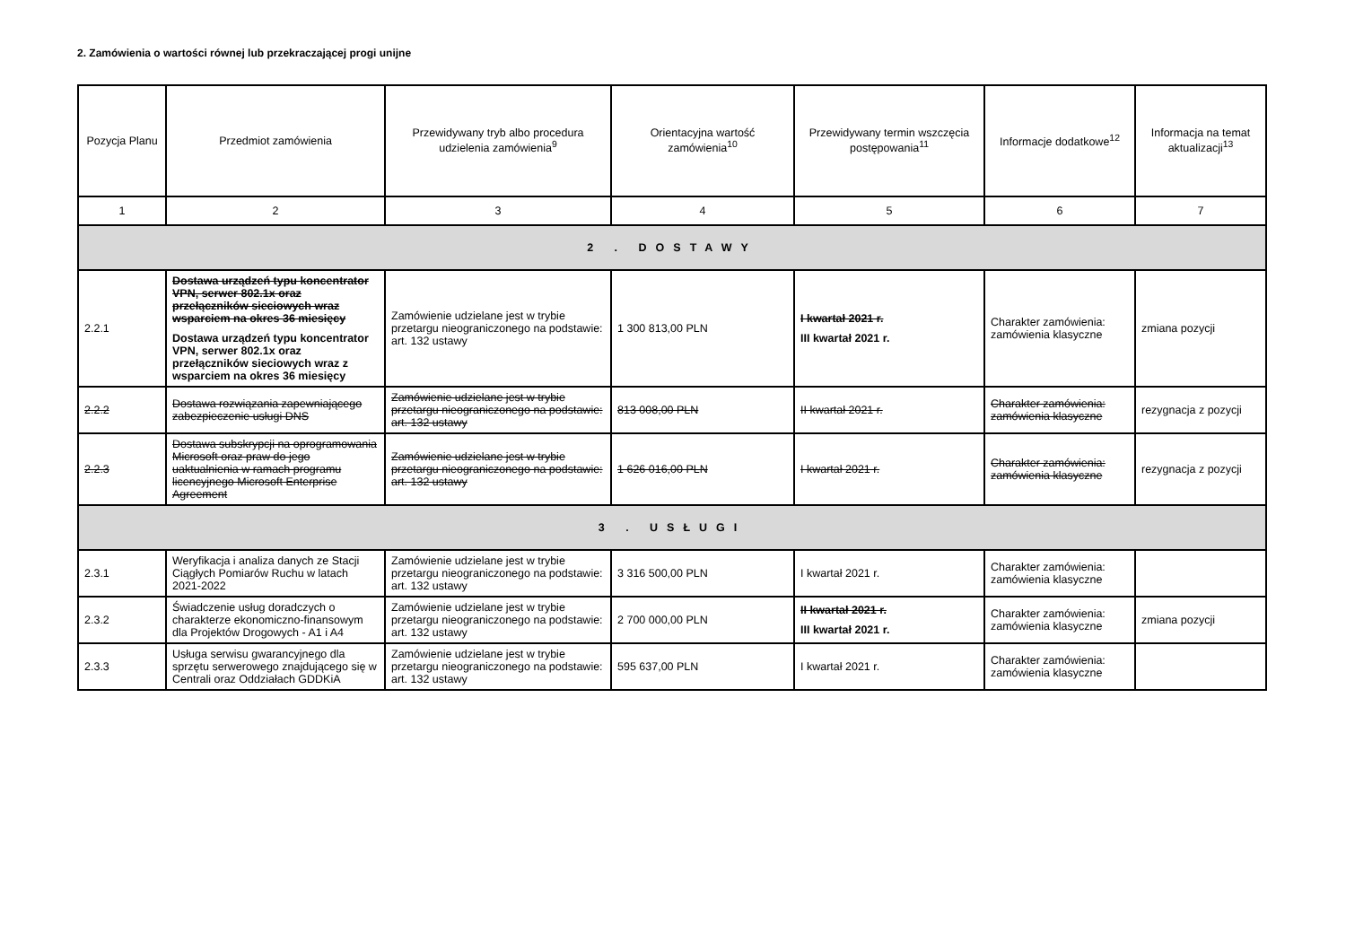2. Zamówienia o wartości równej lub przekraczającej progi unijne
| Pozycja Planu | Przedmiot zamówienia | Przewidywany tryb albo procedura udzielenia zamówienia<sup>9</sup> | Orientacyjna wartość zamówienia<sup>10</sup> | Przewidywany termin wszczęcia postępowania<sup>11</sup> | Informacje dodatkowe<sup>12</sup> | Informacja na temat aktualizacji<sup>13</sup> |
| --- | --- | --- | --- | --- | --- | --- |
| 1 | 2 | 3 | 4 | 5 | 6 | 7 |
| 2 . DOSTAWY | | | | | | |
| 2.2.1 | Dostawa urządzeń typu koncentrator VPN, serwer 802.1x oraz przełączników sieciowych wraz wsparciem na okres 36 miesięcy Dostawa urządzeń typu koncentrator VPN, serwer 802.1x oraz przełączników sieciowych wraz z wsparciem na okres 36 miesięcy | Zamówienie udzielane jest w trybie przetargu nieograniczonego na podstawie: art. 132 ustawy | 1 300 813,00 PLN | I kwartał 2021 r. III kwartał 2021 r. | Charakter zamówienia: zamówienia klasyczne | zmiana pozycji |
| 2.2.2 | Dostawa rozwiązania zapewniającego zabezpieczenie usługi DNS | Zamówienie udzielane jest w trybie przetargu nieograniczonego na podstawie: art. 132 ustawy | 813 008,00 PLN | II kwartał 2021 r. | Charakter zamówienia: zamówienia klasyczne | rezygnacja z pozycji |
| 2.2.3 | Dostawa subskrypcji na oprogramowania Microsoft oraz praw do jego uaktualnienia w ramach programu licencyjnego Microsoft Enterprise Agreement | Zamówienie udzielane jest w trybie przetargu nieograniczonego na podstawie: art. 132 ustawy | 1 626 016,00 PLN | I kwartał 2021 r. | Charakter zamówienia: zamówienia klasyczne | rezygnacja z pozycji |
| 3 . USŁUGI | | | | | | |
| 2.3.1 | Weryfikacja i analiza danych ze Stacji Ciągłych Pomiarów Ruchu w latach 2021-2022 | Zamówienie udzielane jest w trybie przetargu nieograniczonego na podstawie: art. 132 ustawy | 3 316 500,00 PLN | I kwartał 2021 r. | Charakter zamówienia: zamówienia klasyczne | |
| 2.3.2 | Świadczenie usług doradczych o charakterze ekonomiczno-finansowym dla Projektów Drogowych - A1 i A4 | Zamówienie udzielane jest w trybie przetargu nieograniczonego na podstawie: art. 132 ustawy | 2 700 000,00 PLN | II kwartał 2021 r. III kwartał 2021 r. | Charakter zamówienia: zamówienia klasyczne | zmiana pozycji |
| 2.3.3 | Usługa serwisu gwarancyjnego dla sprzętu serwerowego znajdującego się w Centrali oraz Oddziałach GDDKiA | Zamówienie udzielane jest w trybie przetargu nieograniczonego na podstawie: art. 132 ustawy | 595 637,00 PLN | I kwartał 2021 r. | Charakter zamówienia: zamówienia klasyczne | |